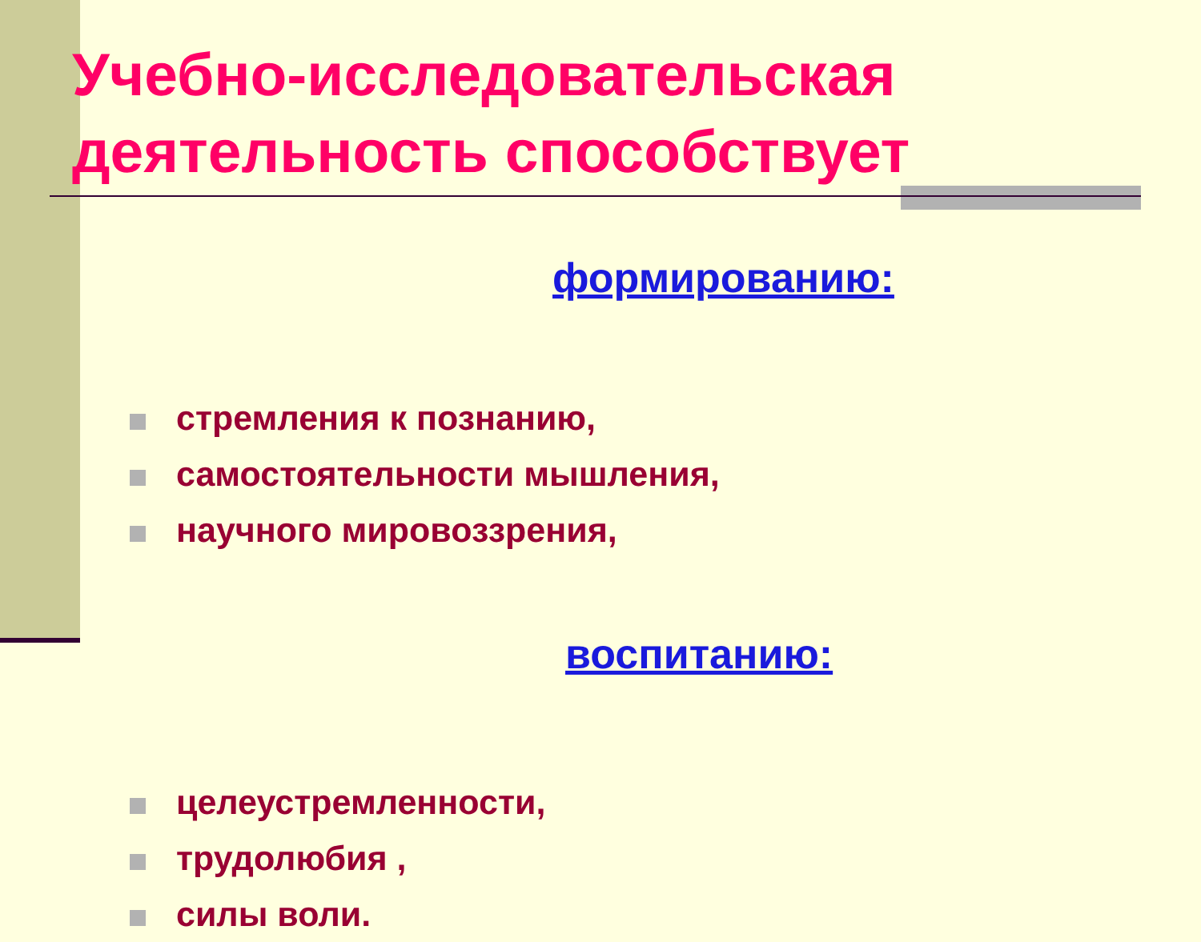Учебно-исследовательская деятельность способствует
формированию:
стремления к познанию,
самостоятельности мышления,
научного мировоззрения,
воспитанию:
целеустремленности,
трудолюбия ,
силы воли.